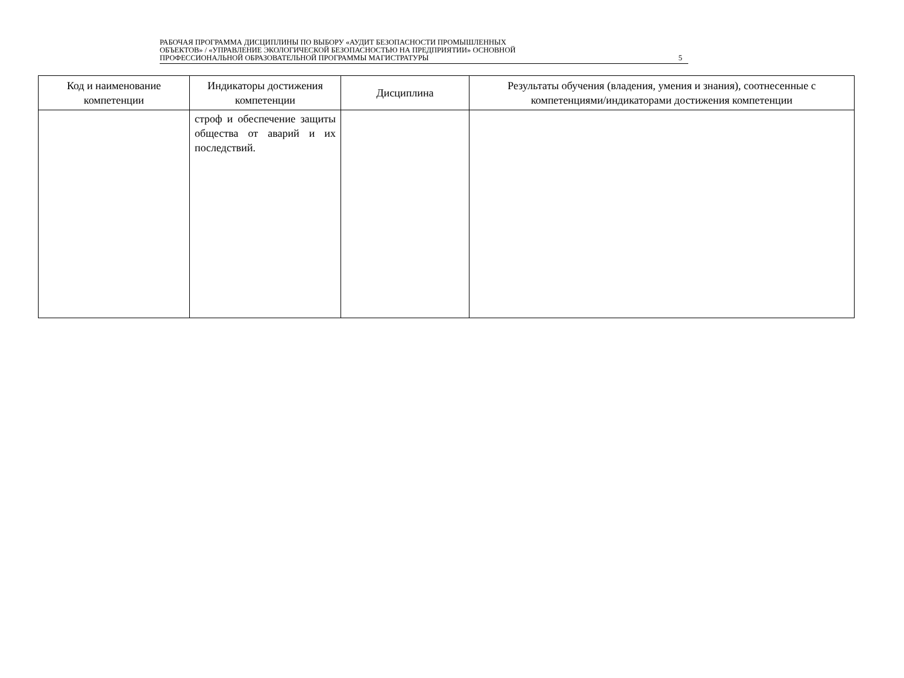РАБОЧАЯ ПРОГРАММА ДИСЦИПЛИНЫ ПО ВЫБОРУ «АУДИТ БЕЗОПАСНОСТИ ПРОМЫШЛЕННЫХ
ОБЪЕКТОВ» / «УПРАВЛЕНИЕ ЭКОЛОГИЧЕСКОЙ БЕЗОПАСНОСТЬЮ НА ПРЕДПРИЯТИИ» ОСНОВНОЙ
ПРОФЕССИОНАЛЬНОЙ ОБРАЗОВАТЕЛЬНОЙ ПРОГРАММЫ МАГИСТРАТУРЫ 5
| Код и наименование компетенции | Индикаторы достижения компетенции | Дисциплина | Результаты обучения (владения, умения и знания), соотнесенные с компетенциями/индикаторами достижения компетенции |
| --- | --- | --- | --- |
| | строф и обеспечение защиты общества от аварий и их последствий. | | |